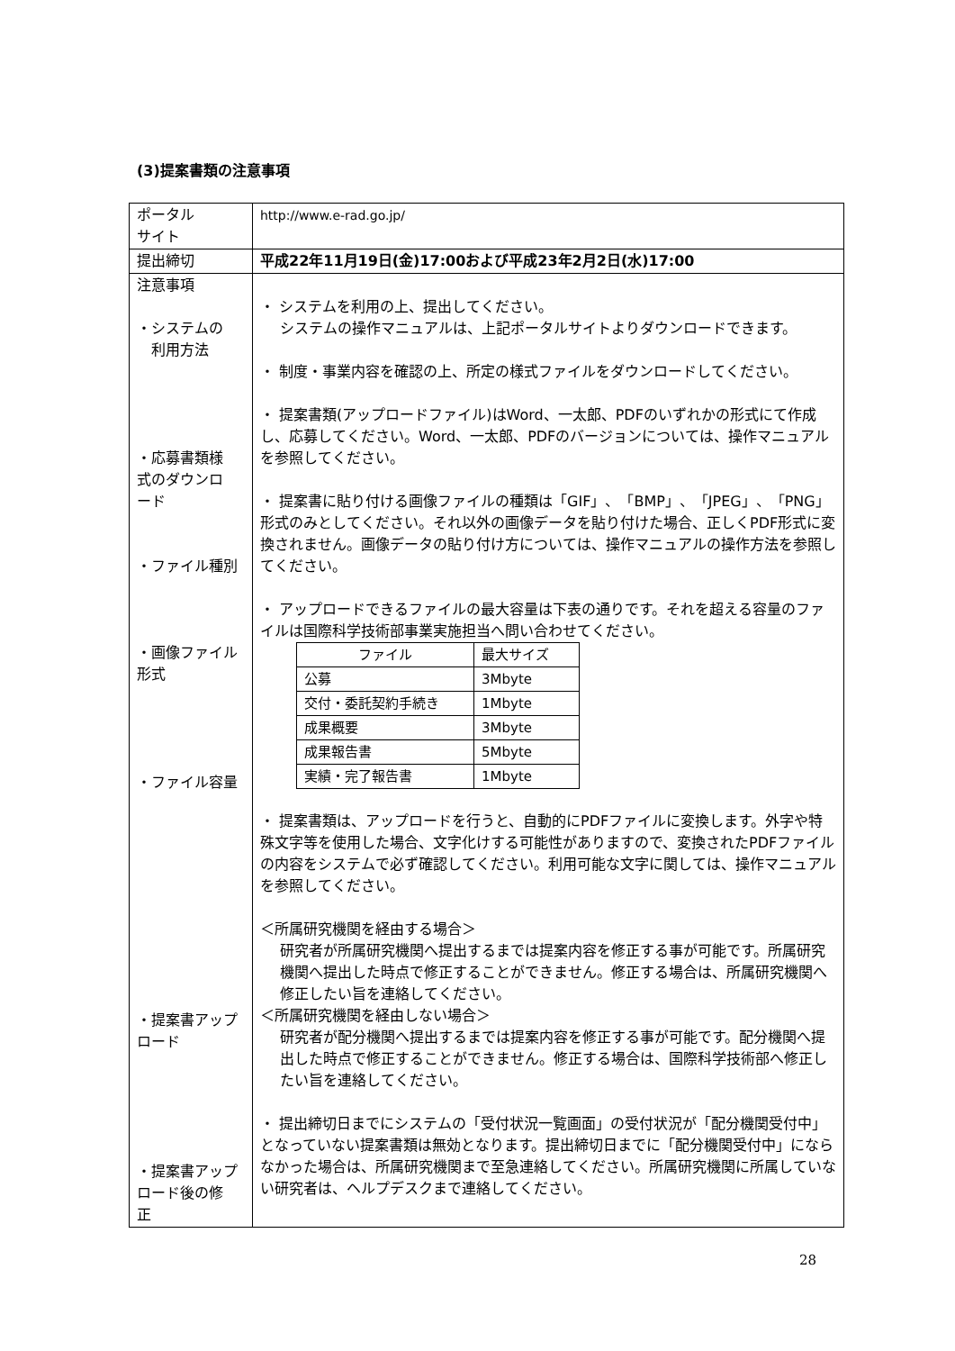(3)提案書類の注意事項
| ポータル サイト | http://www.e-rad.go.jp/ |
| 提出締切 | 平成22年11月19日(金)17:00および平成23年2月2日(水)17:00 |
| 注意事項 ・システムの 利用方法 ・応募書類様 式のダウンロ ード ・ファイル種別 ・画像ファイル 形式 ・ファイル容量 ・提案書アップ ロード ・提案書アップ ロード後の修 正 | ・ システムを利用の上、提出してください。 システムの操作マニュアルは、上記ポータルサイトよりダウンロードできます。 ・ 制度・事業内容を確認の上、所定の様式ファイルをダウンロードしてください。 ・ 提案書類(アップロードファイル)はWord、一太郎、PDFのいずれかの形式にて作成し、応募してください。Word、一太郎、PDFのバージョンについては、操作マニュアルを参照してください。 ・ 提案書に貼り付ける画像ファイルの種類は「GIF」、「BMP」、「JPEG」、「PNG」形式のみとしてください。それ以外の画像データを貼り付けた場合、正しくPDF形式に変換されません。画像データの貼り付け方については、操作マニュアルの操作方法を参照してください。 ・ アップロードできるファイルの最大容量は下表の通りです。それを超える容量のファイルは国際科学技術部事業実施担当へ問い合わせてください。 / ファイル / 最大サイズ / / 公募 / 3Mbyte / / 交付・委託契約手続き / 1Mbyte / / 成果概要 / 3Mbyte / / 成果報告書 / 5Mbyte / / 実績・完了報告書 / 1Mbyte / ・ 提案書類は、アップロードを行うと、自動的にPDFファイルに変換します。外字や特殊文字等を使用した場合、文字化けする可能性がありますので、変換されたPDFファイルの内容をシステムで必ず確認してください。利用可能な文字に関しては、操作マニュアルを参照してください。 ＜所属研究機関を経由する場合＞ 研究者が所属研究機関へ提出するまでは提案内容を修正する事が可能です。所属研究機関へ提出した時点で修正することができません。修正する場合は、所属研究機関へ修正したい旨を連絡してください。 ＜所属研究機関を経由しない場合＞ 研究者が配分機関へ提出するまでは提案内容を修正する事が可能です。配分機関へ提出した時点で修正することができません。修正する場合は、国際科学技術部へ修正したい旨を連絡してください。 ・ 提出締切日までにシステムの「受付状況一覧画面」の受付状況が「配分機関受付中」となっていない提案書類は無効となります。提出締切日までに「配分機関受付中」にならなかった場合は、所属研究機関まで至急連絡してください。所属研究機関に所属していない研究者は、ヘルプデスクまで連絡してください。 |
28